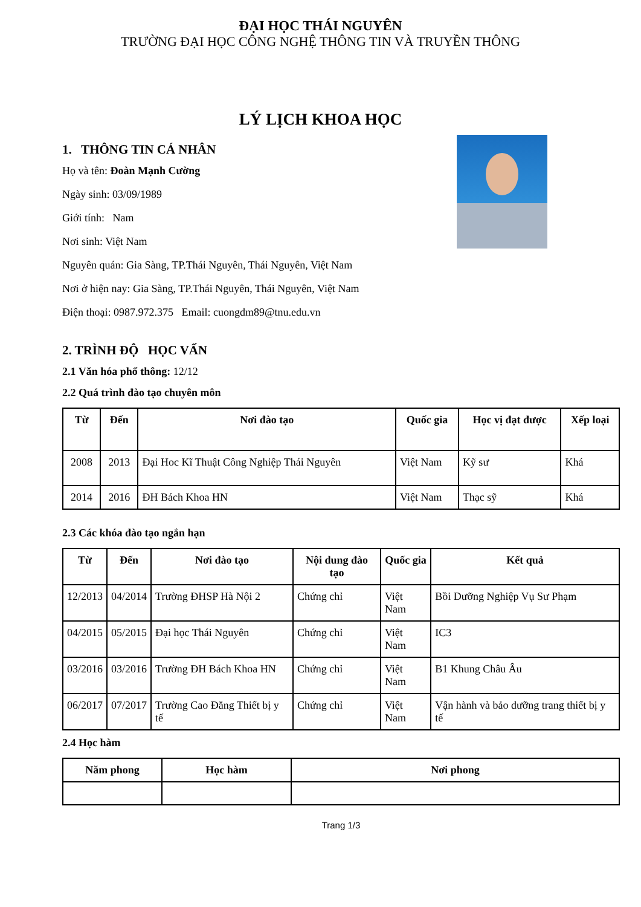ĐẠI HỌC THÁI NGUYÊN
TRƯỜNG ĐẠI HỌC CÔNG NGHỆ THÔNG TIN VÀ TRUYỀN THÔNG
LÝ LỊCH KHOA HỌC
1. THÔNG TIN CÁ NHÂN
Họ và tên: Đoàn Mạnh Cường
Ngày sinh: 03/09/1989
Giới tính: Nam
Nơi sinh: Việt Nam
Nguyên quán: Gia Sàng, TP.Thái Nguyên, Thái Nguyên, Việt Nam
Nơi ở hiện nay: Gia Sàng, TP.Thái Nguyên, Thái Nguyên, Việt Nam
Điện thoại: 0987.972.375 Email: cuongdm89@tnu.edu.vn
2. TRÌNH ĐỘ HỌC VẤN
2.1 Văn hóa phổ thông: 12/12
2.2 Quá trình đào tạo chuyên môn
| Từ | Đến | Nơi đào tạo | Quốc gia | Học vị đạt được | Xếp loại |
| --- | --- | --- | --- | --- | --- |
| 2008 | 2013 | Đại Hoc Kĩ Thuật Công Nghiệp Thái Nguyên | Việt Nam | Kỹ sư | Khá |
| 2014 | 2016 | ĐH Bách Khoa HN | Việt Nam | Thạc sỹ | Khá |
2.3 Các khóa đào tạo ngắn hạn
| Từ | Đến | Nơi đào tạo | Nội dung đào tạo | Quốc gia | Kết quả |
| --- | --- | --- | --- | --- | --- |
| 12/2013 | 04/2014 | Trường ĐHSP Hà Nội 2 | Chứng chỉ | Việt Nam | Bồi Dưỡng Nghiệp Vụ Sư Phạm |
| 04/2015 | 05/2015 | Đại học Thái Nguyên | Chứng chỉ | Việt Nam | IC3 |
| 03/2016 | 03/2016 | Trường ĐH Bách Khoa HN | Chứng chỉ | Việt Nam | B1 Khung Châu Âu |
| 06/2017 | 07/2017 | Trường Cao Đẳng Thiết bị y tế | Chứng chỉ | Việt Nam | Vận hành và bảo dưỡng trang thiết bị y tế |
2.4 Học hàm
| Năm phong | Học hàm | Nơi phong |
| --- | --- | --- |
Trang 1/3